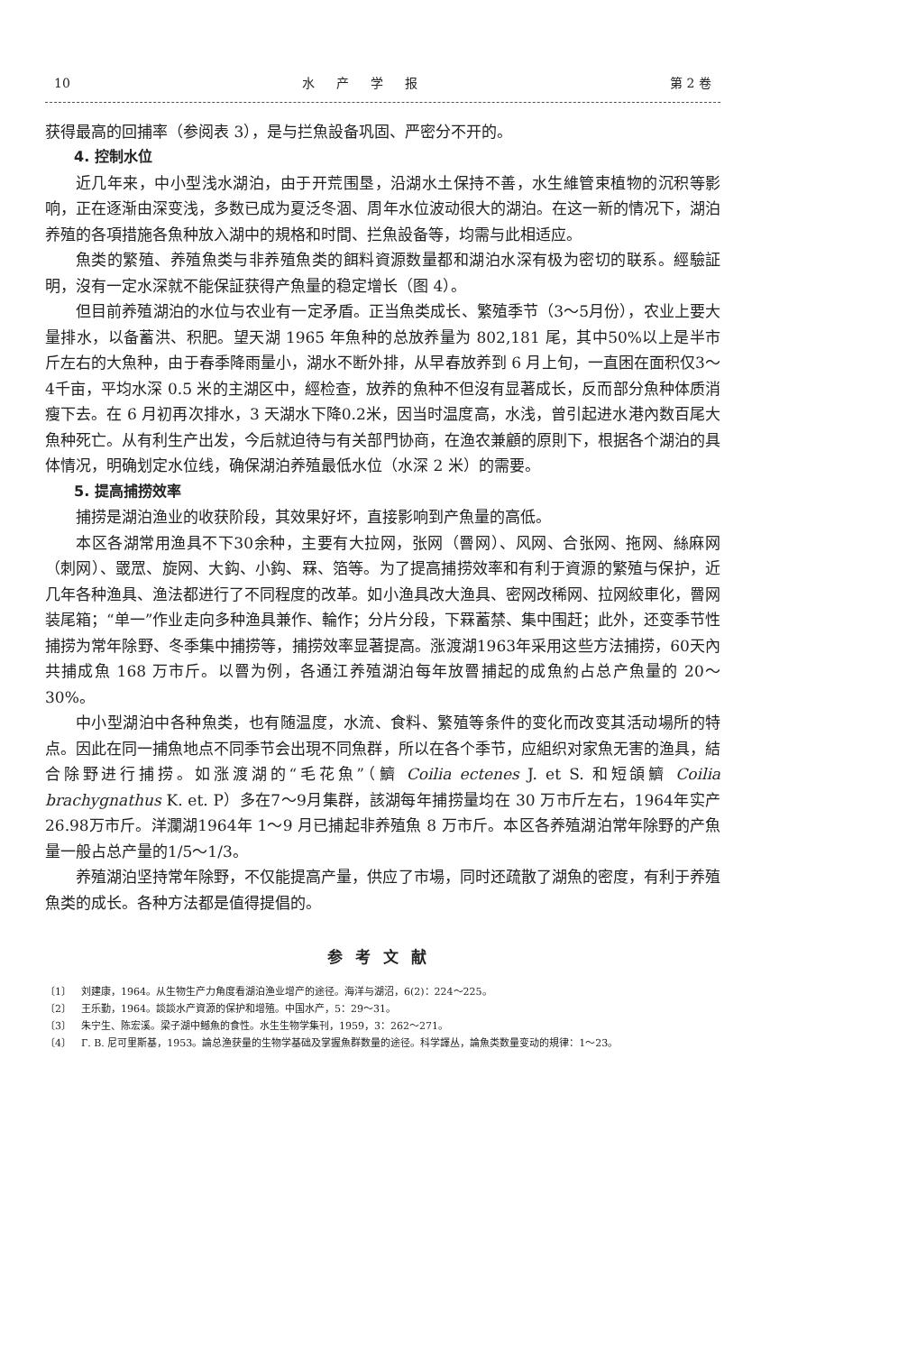10 水产学报 第 2 卷
获得最高的回捕率（参阅表 3），是与拦魚設备巩固、严密分不开的。
4. 控制水位
近几年来，中小型浅水湖泊，由于开荒围垦，沿湖水土保持不善，水生維管束植物的沉积等影响，正在逐渐由深变浅，多数已成为夏泛冬涸、周年水位波动很大的湖泊。在这一新的情况下，湖泊养殖的各項措施各魚种放入湖中的規格和时間、拦魚設备等，均需与此相适应。
魚类的繁殖、养殖魚类与非养殖魚类的餌料資源数量都和湖泊水深有极为密切的联系。經驗証明，沒有一定水深就不能保証获得产魚量的稳定增长（图 4）。
但目前养殖湖泊的水位与农业有一定矛盾。正当魚类成长、繁殖季节（3～5月份），农业上要大量排水，以备蓄洪、积肥。望天湖 1965 年魚种的总放养量为 802,181 尾，其中50%以上是半市斤左右的大魚种，由于春季降雨量小，湖水不断外排，从早春放养到 6 月上旬，一直困在面积仅3～4千亩，平均水深 0.5 米的主湖区中，經检查，放养的魚种不但沒有显著成长，反而部分魚种体质消瘦下去。在 6 月初再次排水，3 天湖水下降0.2米，因当时温度高，水浅，曾引起进水港內数百尾大魚种死亡。从有利生产出发，今后就迫待与有关部門协商，在渔农兼顧的原則下，根据各个湖泊的具体情况，明确划定水位线，确保湖泊养殖最低水位（水深 2 米）的需要。
5. 提高捕捞效率
捕捞是湖泊渔业的收获阶段，其效果好坏，直接影响到产魚量的高低。
本区各湖常用渔具不下30余种，主要有大拉网，张网（罾网）、风网、合张网、拖网、絲麻网（刺网）、罭罛、旋网、大鈎、小鈎、罧、箔等。为了提高捕捞效率和有利于資源的繁殖与保护，近几年各种渔具、渔法都进行了不同程度的改革。如小渔具改大渔具、密网改稀网、拉网絞車化，罾网装尾箱；“单一”作业走向多种渔具兼作、輪作；分片分段，下罧蓄禁、集中围赶；此外，还变季节性捕捞为常年除野、冬季集中捕捞等，捕捞效率显著提高。涨渡湖1963年采用这些方法捕捞，60天內共捕成魚 168 万市斤。以罾为例，各通江养殖湖泊每年放罾捕起的成魚約占总产魚量的 20～30%。
中小型湖泊中各种魚类，也有随温度，水流、食料、繁殖等条件的变化而改变其活动場所的特点。因此在同一捕魚地点不同季节会出現不同魚群，所以在各个季节，应組织对家魚无害的渔具，結合除野进行捕捞。如涨渡湖的“毛花魚”（鱭 Coilia ectenes J. et S. 和短頜鱭 Coilia brachygnathus K. et. P）多在7～9月集群，該湖每年捕捞量均在 30 万市斤左右，1964年实产26.98万市斤。洋瀾湖1964年 1～9 月已捕起非养殖魚 8 万市斤。本区各养殖湖泊常年除野的产魚量一般占总产量的1/5～1/3。
养殖湖泊坚持常年除野，不仅能提高产量，供应了市場，同时还疏散了湖魚的密度，有利于养殖魚类的成长。各种方法都是值得提倡的。
参考文献
〔1〕 刘建康，1964。从生物生产力角度看湖泊渔业增产的途径。海洋与湖沼，6(2)：224～225。
〔2〕 王乐勤，1964。談談水产資源的保护和增殖。中国水产，5：29～31。
〔3〕 朱宁生、陈宏溪。梁子湖中鳡魚的食性。水生生物学集刊，1959，3：262～271。
〔4〕 Г. В. 尼可里斯基，1953。論总渔获量的生物学基础及掌握魚群数量的途径。科学譯丛，論魚类数量变动的規律：1～23。